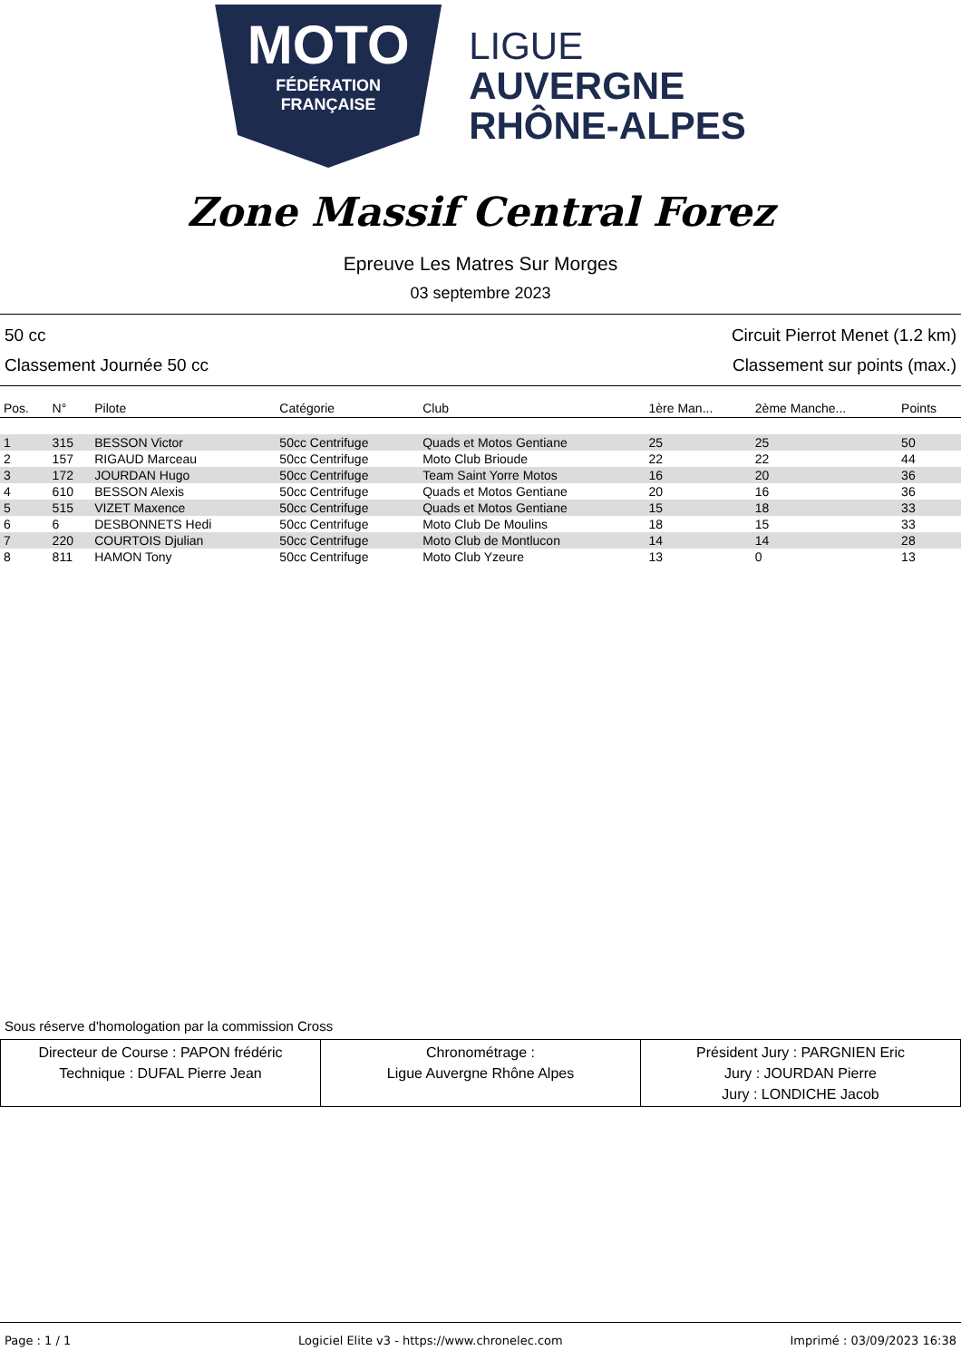MOTO
FÉDÉRATION
FRANÇAISE
LIGUE
AUVERGNE
RHÔNE-ALPES
Zone Massif Central Forez
Epreuve Les Matres Sur Morges
03 septembre 2023
50 cc Circuit Pierrot Menet (1.2 km)
Classement Journée 50 cc Classement sur points (max.)
| Pos. | N° | Pilote | Catégorie | Club | 1ère Man... | 2ème Manche... | Points |
| --- | --- | --- | --- | --- | --- | --- | --- |
| 1 | 315 | BESSON Victor | 50cc Centrifuge | Quads et Motos Gentiane | 25 | 25 | 50 |
| 2 | 157 | RIGAUD Marceau | 50cc Centrifuge | Moto Club Brioude | 22 | 22 | 44 |
| 3 | 172 | JOURDAN Hugo | 50cc Centrifuge | Team Saint Yorre Motos | 16 | 20 | 36 |
| 4 | 610 | BESSON Alexis | 50cc Centrifuge | Quads et Motos Gentiane | 20 | 16 | 36 |
| 5 | 515 | VIZET Maxence | 50cc Centrifuge | Quads et Motos Gentiane | 15 | 18 | 33 |
| 6 | 6 | DESBONNETS Hedi | 50cc Centrifuge | Moto Club De Moulins | 18 | 15 | 33 |
| 7 | 220 | COURTOIS Djulian | 50cc Centrifuge | Moto Club de Montlucon | 14 | 14 | 28 |
| 8 | 811 | HAMON Tony | 50cc Centrifuge | Moto Club Yzeure | 13 | 0 | 13 |
Sous réserve d'homologation par la commission Cross
| Directeur de Course : PAPON frédéric Technique : DUFAL Pierre Jean | Chronométrage : Ligue Auvergne Rhône Alpes | Président Jury : PARGNIEN Eric Jury : JOURDAN Pierre Jury : LONDICHE Jacob |
Page : 1 / 1 Logiciel Elite v3 - https://www.chronelec.com Imprimé : 03/09/2023 16:38